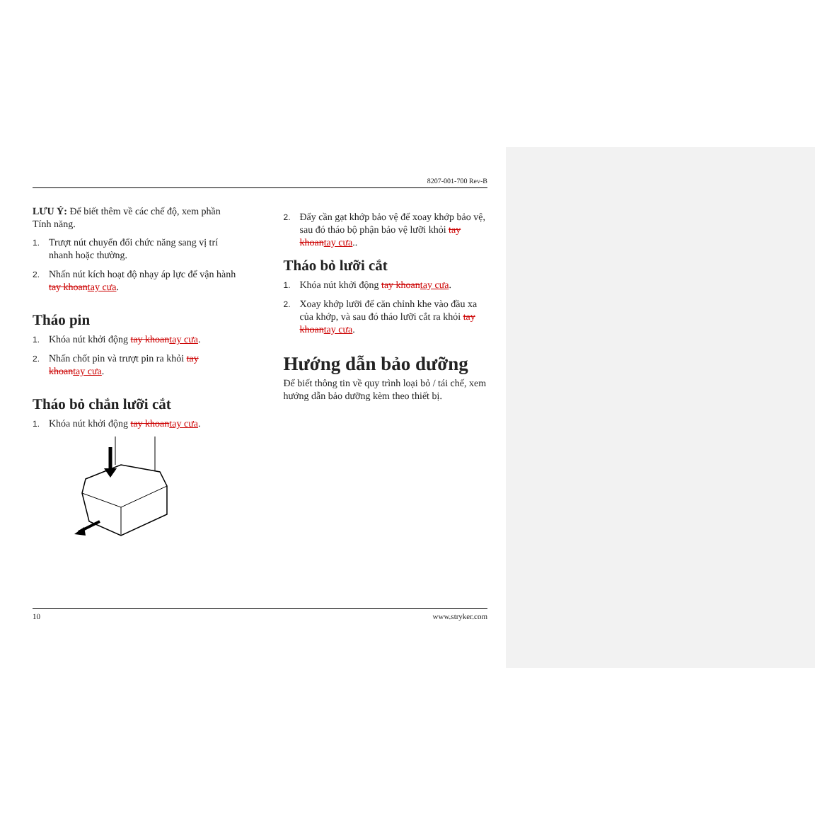8207-001-700 Rev-B
LƯU Ý: Để biết thêm về các chế độ, xem phần Tính năng.
1. Trượt nút chuyển đổi chức năng sang vị trí nhanh hoặc thường.
2. Nhấn nút kích hoạt độ nhạy áp lực để vận hành tay khoantay cưa.
Tháo pin
1. Khóa nút khởi động tay khoantay cưa.
2. Nhấn chốt pin và trượt pin ra khỏi tay khoantay cưa.
Tháo bỏ chắn lưỡi cắt
1. Khóa nút khởi động tay khoantay cưa.
2. Đẩy cần gạt khớp bảo vệ để xoay khớp bảo vệ, sau đó tháo bộ phận bảo vệ lưỡi khỏi tay khoantay cưa..
Tháo bỏ lưỡi cắt
1. Khóa nút khởi động tay khoantay cưa.
2. Xoay khớp lưỡi để căn chỉnh khe vào đầu xa của khớp, và sau đó tháo lưỡi cắt ra khỏi tay khoantay cưa.
Hướng dẫn bảo dưỡng
Để biết thông tin về quy trình loại bỏ / tái chế, xem hướng dẫn bảo dưỡng kèm theo thiết bị.
10 www.stryker.com